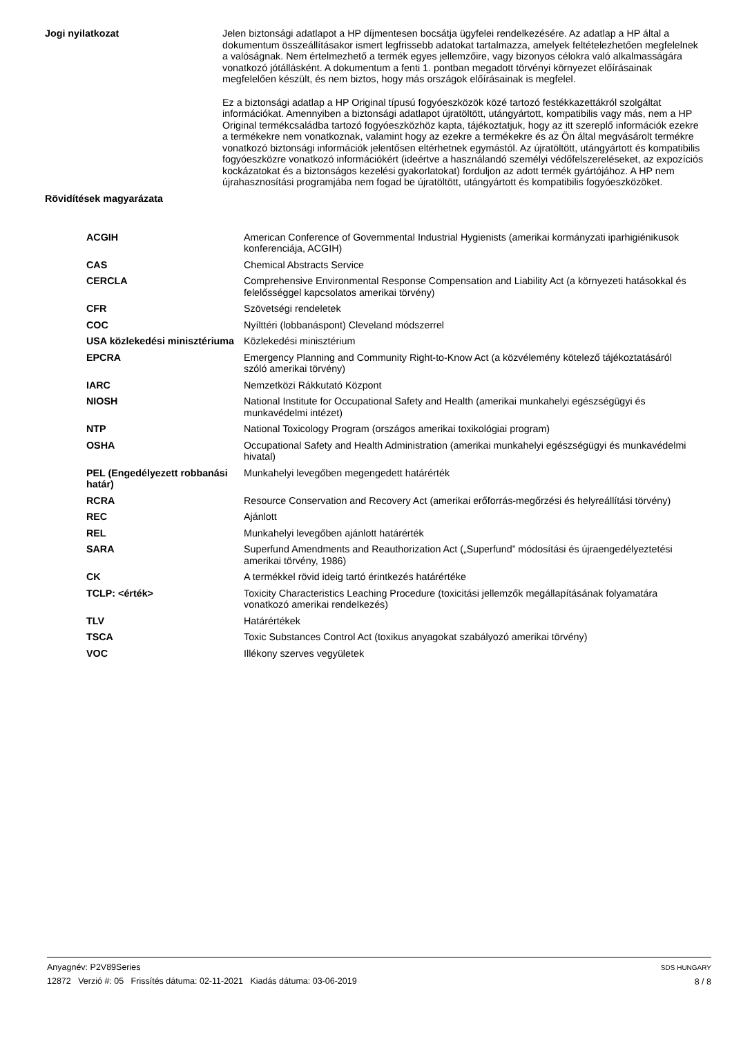Jogi nyilatkozat
Jelen biztonsági adatlapot a HP díjmentesen bocsátja ügyfelei rendelkezésére. Az adatlap a HP által a dokumentum összeállításakor ismert legfrissebb adatokat tartalmazza, amelyek feltételezhetően megfelelnek a valóságnak. Nem értelmezhető a termék egyes jellemzőire, vagy bizonyos célokra való alkalmasságára vonatkozó jótállásként. A dokumentum a fenti 1. pontban megadott törvényi környezet előírásainak megfelelően készült, és nem biztos, hogy más országok előírásainak is megfelel.
Ez a biztonsági adatlap a HP Original típusú fogyóeszközök közé tartozó festékkazettákról szolgáltat információkat. Amennyiben a biztonsági adatlapot újratöltött, utángyártott, kompatibilis vagy más, nem a HP Original termékcsaládba tartozó fogyóeszközhöz kapta, tájékoztatjuk, hogy az itt szereplő információk ezekre a termékekre nem vonatkoznak, valamint hogy az ezekre a termékekre és az Ön által megvásárolt termékre vonatkozó biztonsági információk jelentősen eltérhetnek egymástól. Az újratöltött, utángyártott és kompatibilis fogyóeszközre vonatkozó információkért (ideértve a használandó személyi védőfelszereléseket, az expozíciós kockázatokat és a biztonságos kezelési gyakorlatokat) forduljon az adott termék gyártójához. A HP nem újrahasznosítási programjába nem fogad be újratöltött, utángyártott és kompatibilis fogyóeszközöket.
Rövidítések magyarázata
| ACGIH | American Conference of Governmental Industrial Hygienists (amerikai kormányzati iparhigiénikusok konferenciája, ACGIH) |
| CAS | Chemical Abstracts Service |
| CERCLA | Comprehensive Environmental Response Compensation and Liability Act (a környezeti hatásokkal és felelősséggel kapcsolatos amerikai törvény) |
| CFR | Szövetségi rendeletek |
| COC | Nyílttéri (lobbanáspont) Cleveland módszerrel |
| USA közlekedési minisztériuma | Közlekedési minisztérium |
| EPCRA | Emergency Planning and Community Right-to-Know Act (a közvélemény kötelező tájékoztatásáról szóló amerikai törvény) |
| IARC | Nemzetközi Rákkutató Központ |
| NIOSH | National Institute for Occupational Safety and Health (amerikai munkahelyi egészségügyi és munkavédelmi intézet) |
| NTP | National Toxicology Program (országos amerikai toxikológiai program) |
| OSHA | Occupational Safety and Health Administration (amerikai munkahelyi egészségügyi és munkavédelmi hivatal) |
| PEL (Engedélyezett robbanási határ) | Munkahelyi levegőben megengedett határérték |
| RCRA | Resource Conservation and Recovery Act (amerikai erőforrás-megőrzési és helyreállítási törvény) |
| REC | Ajánlott |
| REL | Munkahelyi levegőben ajánlott határérték |
| SARA | Superfund Amendments and Reauthorization Act („Superfund” módosítási és újraengedélyeztetési amerikai törvény, 1986) |
| CK | A termékkel rövid ideig tartó érintkezés határértéke |
| TCLP: <érték> | Toxicity Characteristics Leaching Procedure (toxicitási jellemzők megállapításának folyamatára vonatkozó amerikai rendelkezés) |
| TLV | Határértékek |
| TSCA | Toxic Substances Control Act (toxikus anyagokat szabályozó amerikai törvény) |
| VOC | Illékony szerves vegyületek |
Anyagnév: P2V89Series
12872 Verzió #: 05 Frissítés dátuma: 02-11-2021 Kiadás dátuma: 03-06-2019
SDS HUNGARY
8 / 8